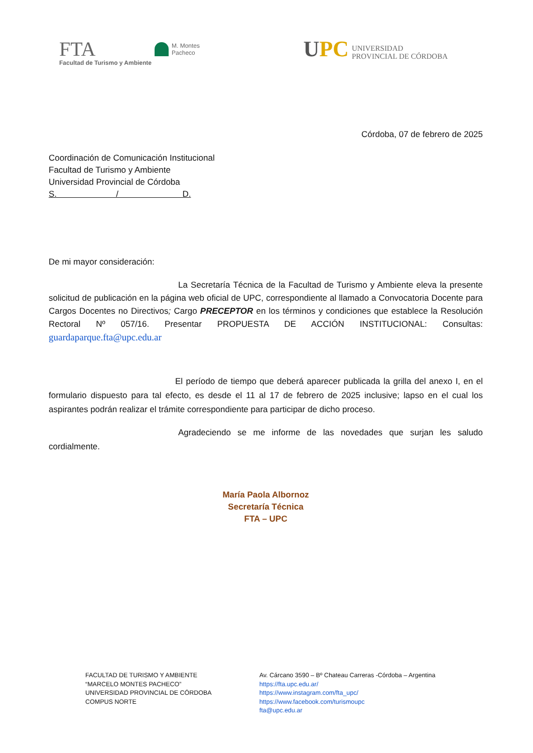FTA
Facultad de Turismo y Ambiente
M. Montes
Pacheco
UPC
UNIVERSIDAD
PROVINCIAL DE CÓRDOBA
Córdoba, 07 de febrero de 2025
Coordinación de Comunicación Institucional
Facultad de Turismo y Ambiente
Universidad Provincial de Córdoba
S. / D.
De mi mayor consideración:
La Secretaría Técnica de la Facultad de Turismo y Ambiente eleva la presente solicitud de publicación en la página web oficial de UPC, correspondiente al llamado a Convocatoria Docente para Cargos Docentes no Directivos; Cargo PRECEPTOR en los términos y condiciones que establece la Resolución Rectoral Nº 057/16. Presentar PROPUESTA DE ACCIÓN INSTITUCIONAL: Consultas: guardaparque.fta@upc.edu.ar
El período de tiempo que deberá aparecer publicada la grilla del anexo I, en el formulario dispuesto para tal efecto, es desde el 11 al 17 de febrero de 2025 inclusive; lapso en el cual los aspirantes podrán realizar el trámite correspondiente para participar de dicho proceso.
Agradeciendo se me informe de las novedades que surjan les saludo cordialmente.
María Paola Albornoz
Secretaría Técnica
FTA – UPC
FACULTAD DE TURISMO Y AMBIENTE
“MARCELO MONTES PACHECO”
UNIVERSIDAD PROVINCIAL DE CÓRDOBA
COMPUS NORTE
Av. Cárcano 3590 – Bº Chateau Carreras -Córdoba – Argentina
https://fta.upc.edu.ar/
https://www.instagram.com/fta_upc/
https://www.facebook.com/turismoupc
fta@upc.edu.ar